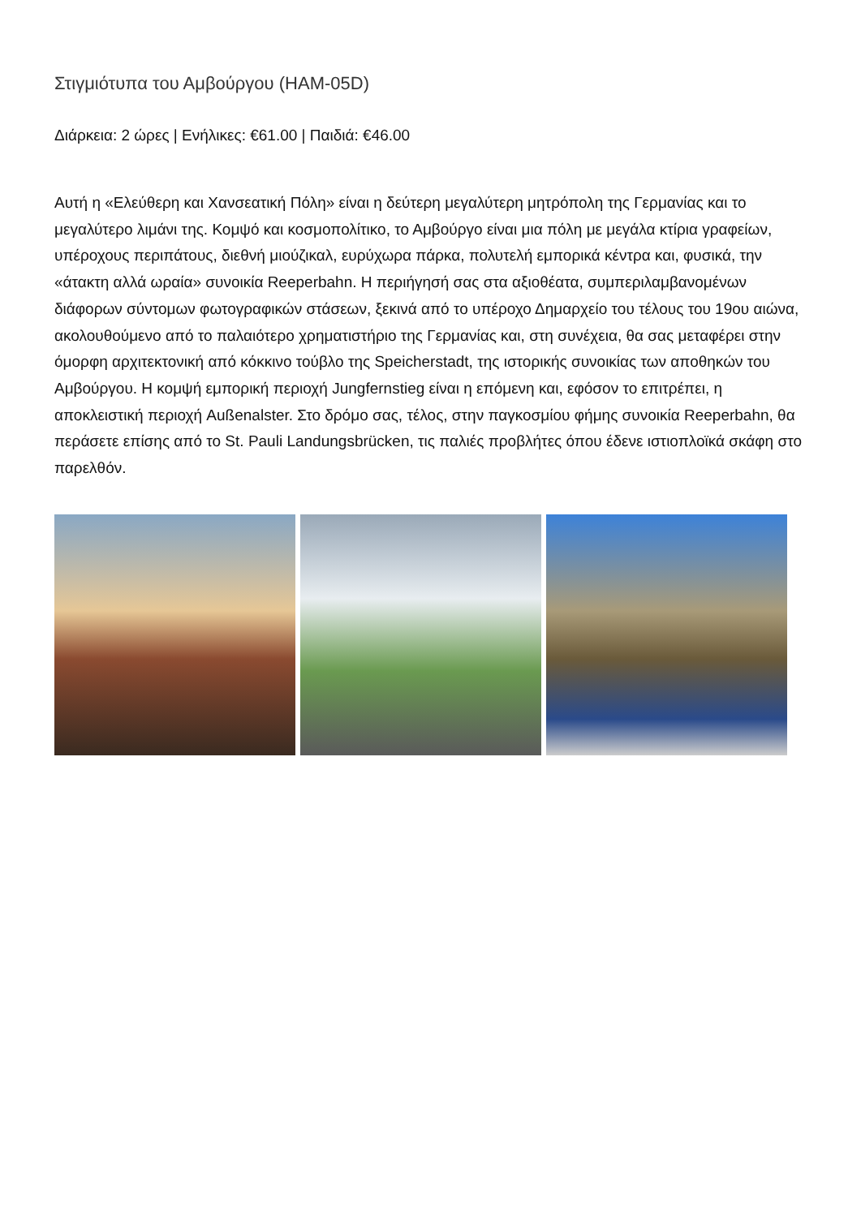Στιγμιότυπα του Αμβούργου (HAM-05D)
Διάρκεια: 2 ώρες | Ενήλικες: €61.00 | Παιδιά: €46.00
Αυτή η «Ελεύθερη και Χανσεατική Πόλη» είναι η δεύτερη μεγαλύτερη μητρόπολη της Γερμανίας και το μεγαλύτερο λιμάνι της. Κομψό και κοσμοπολίτικο, το Αμβούργο είναι μια πόλη με μεγάλα κτίρια γραφείων, υπέροχους περιπάτους, διεθνή μιούζικαλ, ευρύχωρα πάρκα, πολυτελή εμπορικά κέντρα και, φυσικά, την «άτακτη αλλά ωραία» συνοικία Reeperbahn. Η περιήγησή σας στα αξιοθέατα, συμπεριλαμβανομένων διάφορων σύντομων φωτογραφικών στάσεων, ξεκινά από το υπέροχο Δημαρχείο του τέλους του 19ου αιώνα, ακολουθούμενο από το παλαιότερο χρηματιστήριο της Γερμανίας και, στη συνέχεια, θα σας μεταφέρει στην όμορφη αρχιτεκτονική από κόκκινο τούβλο της Speicherstadt, της ιστορικής συνοικίας των αποθηκών του Αμβούργου. Η κομψή εμπορική περιοχή Jungfernstieg είναι η επόμενη και, εφόσον το επιτρέπει, η αποκλειστική περιοχή Außenalster. Στο δρόμο σας, τέλος, στην παγκοσμίου φήμης συνοικία Reeperbahn, θα περάσετε επίσης από το St. Pauli Landungsbrücken, τις παλιές προβλήτες όπου έδενε ιστιοπλοϊκά σκάφη στο παρελθόν.